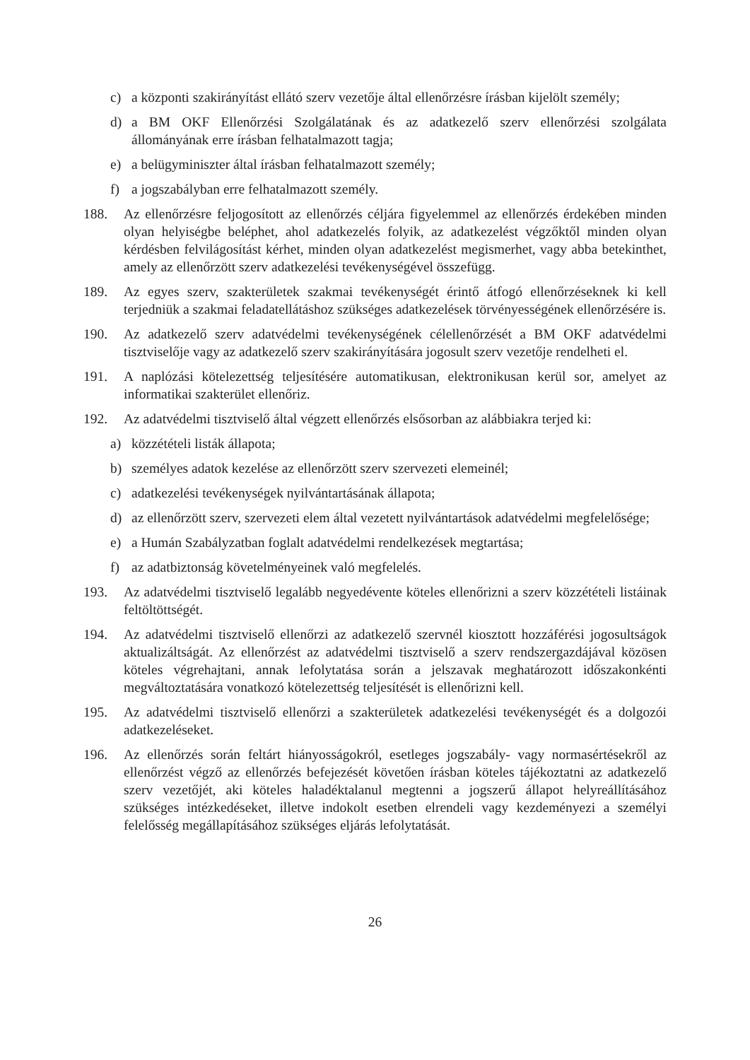c) a központi szakirányítást ellátó szerv vezetője által ellenőrzésre írásban kijelölt személy;
d) a BM OKF Ellenőrzési Szolgálatának és az adatkezelő szerv ellenőrzési szolgálata állományának erre írásban felhatalmazott tagja;
e) a belügyminiszter által írásban felhatalmazott személy;
f) a jogszabályban erre felhatalmazott személy.
188. Az ellenőrzésre feljogosított az ellenőrzés céljára figyelemmel az ellenőrzés érdekében minden olyan helyiségbe beléphet, ahol adatkezelés folyik, az adatkezelést végzőktől minden olyan kérdésben felvilágosítást kérhet, minden olyan adatkezelést megismerhet, vagy abba betekinthet, amely az ellenőrzött szerv adatkezelési tevékenységével összefügg.
189. Az egyes szerv, szakterületek szakmai tevékenységét érintő átfogó ellenőrzéseknek ki kell terjedniük a szakmai feladatellátáshoz szükséges adatkezelések törvényességének ellenőrzésére is.
190. Az adatkezelő szerv adatvédelmi tevékenységének célellenőrzését a BM OKF adatvédelmi tisztviselője vagy az adatkezelő szerv szakirányítására jogosult szerv vezetője rendelheti el.
191. A naplózási kötelezettség teljesítésére automatikusan, elektronikusan kerül sor, amelyet az informatikai szakterület ellenőriz.
192. Az adatvédelmi tisztviselő által végzett ellenőrzés elsősorban az alábbiakra terjed ki:
a) közzétételi listák állapota;
b) személyes adatok kezelése az ellenőrzött szerv szervezeti elemeinél;
c) adatkezelési tevékenységek nyilvántartásának állapota;
d) az ellenőrzött szerv, szervezeti elem által vezetett nyilvántartások adatvédelmi megfelelősége;
e) a Humán Szabályzatban foglalt adatvédelmi rendelkezések megtartása;
f) az adatbiztonság követelményeinek való megfelelés.
193. Az adatvédelmi tisztviselő legalább negyedévente köteles ellenőrizni a szerv közzétételi listáinak feltöltöttségét.
194. Az adatvédelmi tisztviselő ellenőrzi az adatkezelő szervnél kiosztott hozzáférési jogosultságok aktualizáltságát. Az ellenőrzést az adatvédelmi tisztviselő a szerv rendszergazdájával közösen köteles végrehajtani, annak lefolytatása során a jelszavak meghatározott időszakonkénti megváltoztatására vonatkozó kötelezettség teljesítését is ellenőrizni kell.
195. Az adatvédelmi tisztviselő ellenőrzi a szakterületek adatkezelési tevékenységét és a dolgozói adatkezeléseket.
196. Az ellenőrzés során feltárt hiányosságokról, esetleges jogszabály- vagy normasértésekről az ellenőrzést végző az ellenőrzés befejezését követően írásban köteles tájékoztatni az adatkezelő szerv vezetőjét, aki köteles haladéktalanul megtenni a jogszerű állapot helyreállításához szükséges intézkedéseket, illetve indokolt esetben elrendeli vagy kezdeményezi a személyi felelősség megállapításához szükséges eljárás lefolytatását.
26